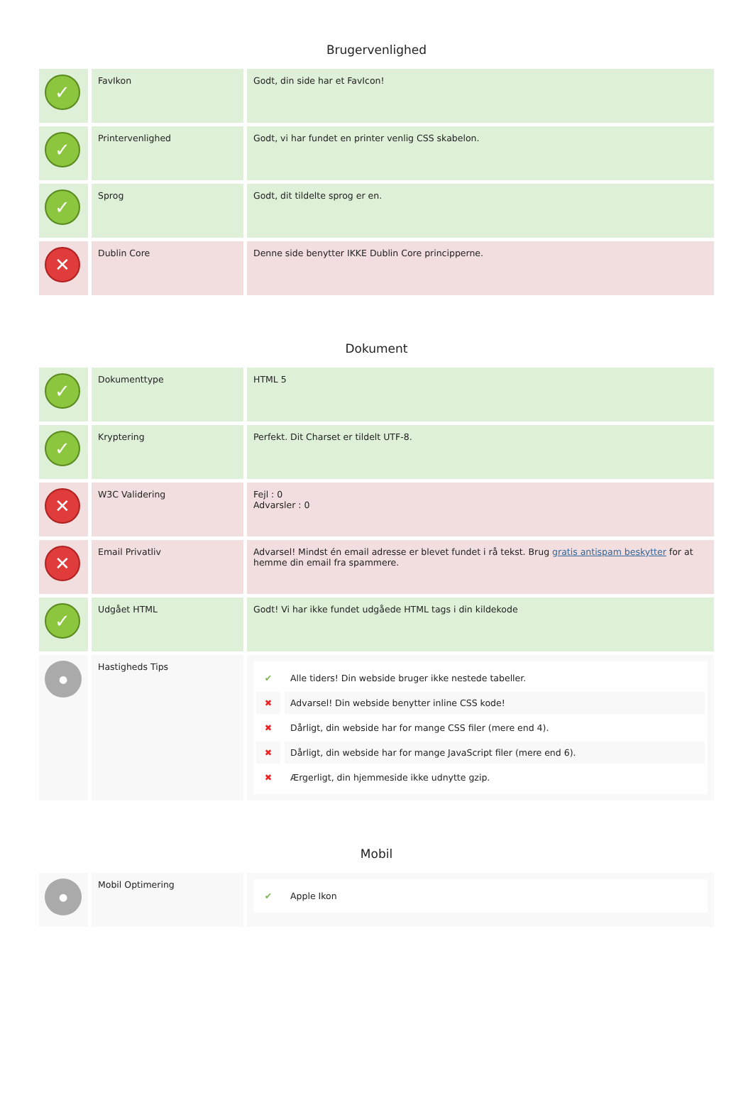Brugervenlighed
| ✓ | FavIkon | Godt, din side har et FavIcon! |
| ✓ | Printervenlighed | Godt, vi har fundet en printer venlig CSS skabelon. |
| ✓ | Sprog | Godt, dit tildelte sprog er en. |
| ✕ | Dublin Core | Denne side benytter IKKE Dublin Core principperne. |
Dokument
| ✓ | Dokumenttype | HTML 5 |
| ✓ | Kryptering | Perfekt. Dit Charset er tildelt UTF-8. |
| ✕ | W3C Validering | Fejl : 0 Advarsler : 0 |
| ✕ | Email Privatliv | Advarsel! Mindst én email adresse er blevet fundet i rå tekst. Brug gratis antispam beskytter for at hemme din email fra spammere. |
| ✓ | Udgået HTML | Godt! Vi har ikke fundet udgåede HTML tags i din kildekode |
| ● | Hastigheds Tips | ✔ Alle tiders! Din webside bruger ikke nestede tabeller. ✖ Advarsel! Din webside benytter inline CSS kode! ✖ Dårligt, din webside har for mange CSS filer (mere end 4). ✖ Dårligt, din webside har for mange JavaScript filer (mere end 6). ✖ Ærgerligt, din hjemmeside ikke udnytte gzip. |
Mobil
| ● | Mobil Optimering | ✔ Apple Ikon |